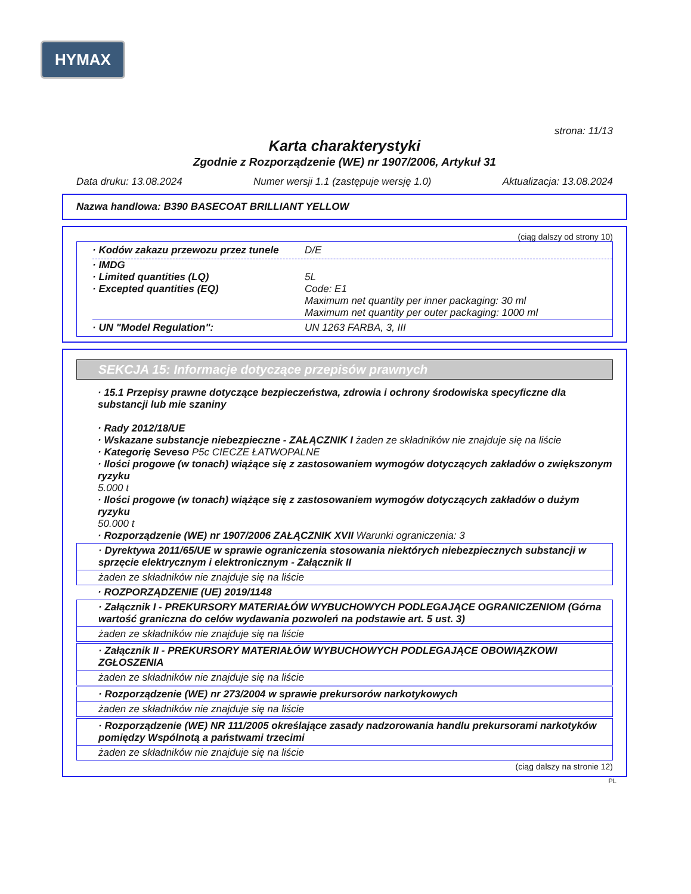HYMAX
strona: 11/13
Karta charakterystyki
Zgodnie z Rozporządzenie (WE) nr 1907/2006, Artykuł 31
Data druku: 13.08.2024 Numer wersji 1.1 (zastępuje wersję 1.0) Aktualizacja: 13.08.2024
Nazwa handlowa: B390 BASECOAT BRILLIANT YELLOW
(ciąg dalszy od strony 10)
· Kodów zakazu przewozu przez tunele D/E
· IMDG
· Limited quantities (LQ) 5L
· Excepted quantities (EQ) Code: E1
Maximum net quantity per inner packaging: 30 ml
Maximum net quantity per outer packaging: 1000 ml
· UN "Model Regulation": UN 1263 FARBA, 3, III
SEKCJA 15: Informacje dotyczące przepisów prawnych
· 15.1 Przepisy prawne dotyczące bezpieczeństwa, zdrowia i ochrony środowiska specyficzne dla substancji lub mie szaniny
· Rady 2012/18/UE
· Wskazane substancje niebezpieczne - ZAŁĄCZNIK I żaden ze składników nie znajduje się na liście
· Kategorię Seveso P5c CIECZE ŁATWOPALNE
· Ilości progowe (w tonach) wiążące się z zastosowaniem wymogów dotyczących zakładów o zwiększonym ryzyku
5.000 t
· Ilości progowe (w tonach) wiążące się z zastosowaniem wymogów dotyczących zakładów o dużym ryzyku
50.000 t
· Rozporządzenie (WE) nr 1907/2006 ZAŁĄCZNIK XVII Warunki ograniczenia: 3
· Dyrektywa 2011/65/UE w sprawie ograniczenia stosowania niektórych niebezpiecznych substancji w sprzęcie elektrycznym i elektronicznym - Załącznik II
żaden ze składników nie znajduje się na liście
· ROZPORZĄDZENIE (UE) 2019/1148
· Załącznik I - PREKURSORY MATERIAŁÓW WYBUCHOWYCH PODLEGAJĄCE OGRANICZENIOM (Górna wartość graniczna do celów wydawania pozwoleń na podstawie art. 5 ust. 3)
żaden ze składników nie znajduje się na liście
· Załącznik II - PREKURSORY MATERIAŁÓW WYBUCHOWYCH PODLEGAJĄCE OBOWIĄZKOWI ZGŁOSZENIA
żaden ze składników nie znajduje się na liście
· Rozporządzenie (WE) nr 273/2004 w sprawie prekursorów narkotykowych
żaden ze składników nie znajduje się na liście
· Rozporządzenie (WE) NR 111/2005 określające zasady nadzorowania handlu prekursorami narkotyków pomiędzy Wspólnotą a państwami trzecimi
żaden ze składników nie znajduje się na liście
(ciąg dalszy na stronie 12)
PL